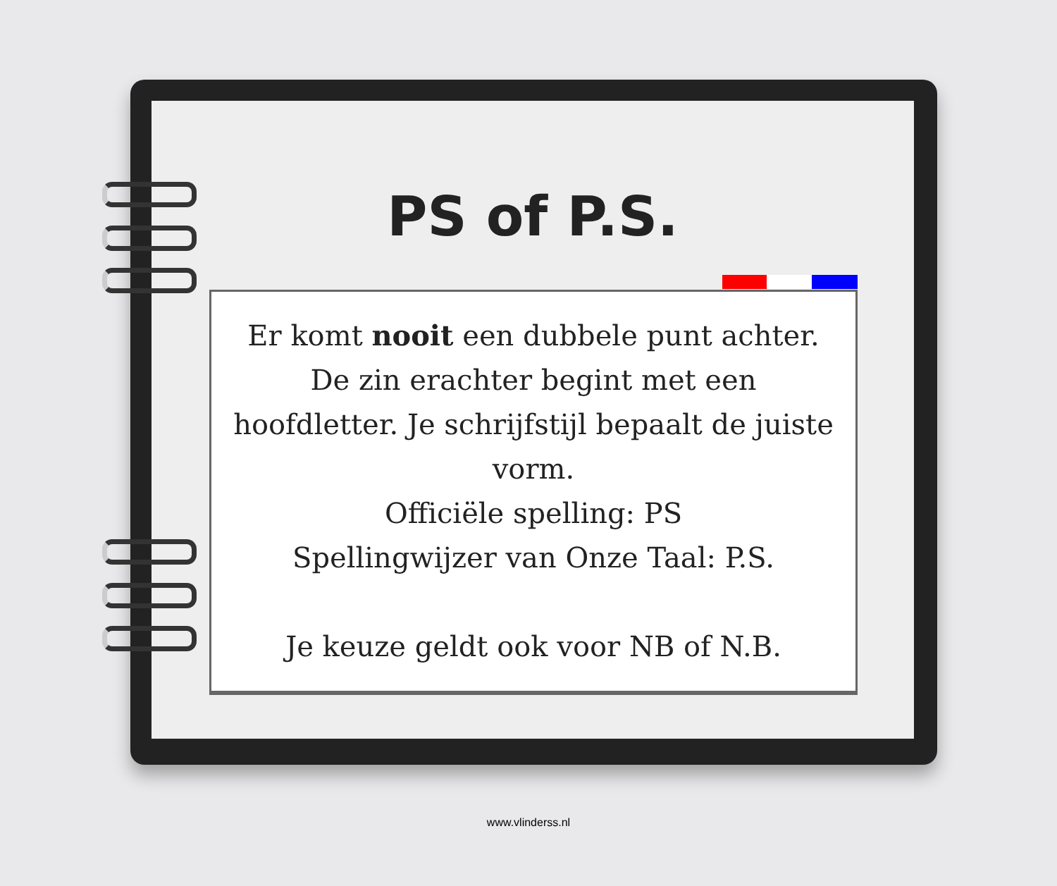PS of P.S.
Er komt nooit een dubbele punt achter. De zin erachter begint met een hoofdletter. Je schrijfstijl bepaalt de juiste vorm.
Officiële spelling: PS
Spellingwijzer van Onze Taal: P.S.
Je keuze geldt ook voor NB of N.B.
www.vlinderss.nl